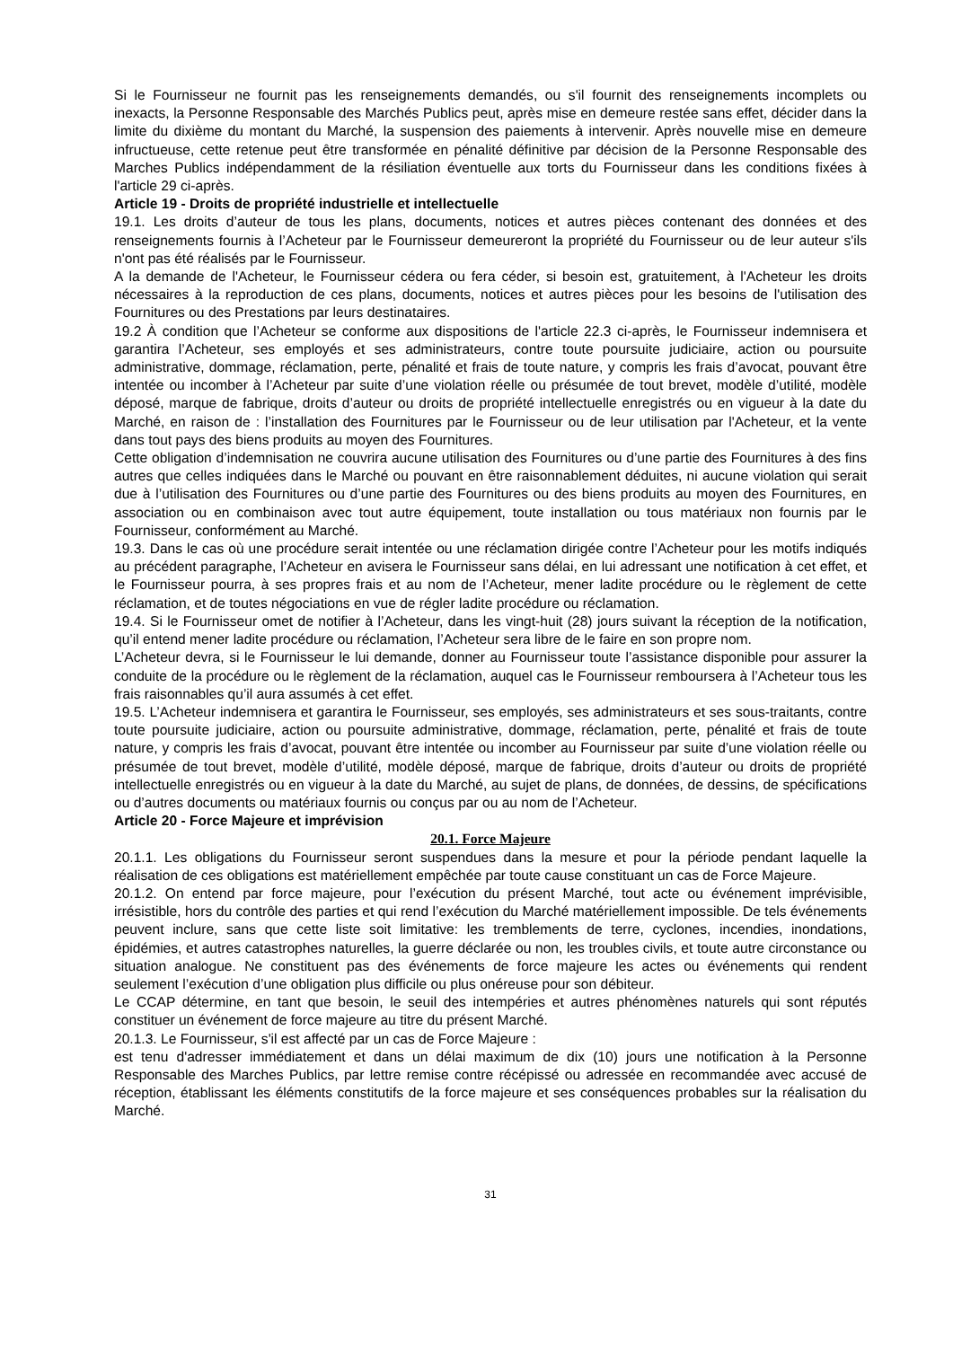Si le Fournisseur ne fournit pas les renseignements demandés, ou s'il fournit des renseignements incomplets ou inexacts, la Personne Responsable des Marchés Publics peut, après mise en demeure restée sans effet, décider dans la limite du dixième du montant du Marché, la suspension des paiements à intervenir. Après nouvelle mise en demeure infructueuse, cette retenue peut être transformée en pénalité définitive par décision de la Personne Responsable des Marches Publics indépendamment de la résiliation éventuelle aux torts du Fournisseur dans les conditions fixées à l'article 29 ci-après.
Article 19 - Droits de propriété industrielle et intellectuelle
19.1. Les droits d’auteur de tous les plans, documents, notices et autres pièces contenant des données et des renseignements fournis à l’Acheteur par le Fournisseur demeureront la propriété du Fournisseur ou de leur auteur s'ils n'ont pas été réalisés par le Fournisseur.
A la demande de l'Acheteur, le Fournisseur cédera ou fera céder, si besoin est, gratuitement, à l'Acheteur les droits nécessaires à la reproduction de ces plans, documents, notices et autres pièces pour les besoins de l'utilisation des Fournitures ou des Prestations par leurs destinataires.
19.2 À condition que l’Acheteur se conforme aux dispositions de l'article 22.3 ci-après, le Fournisseur indemnisera et garantira l’Acheteur, ses employés et ses administrateurs, contre toute poursuite judiciaire, action ou poursuite administrative, dommage, réclamation, perte, pénalité et frais de toute nature, y compris les frais d’avocat, pouvant être intentée ou incomber à l’Acheteur par suite d’une violation réelle ou présumée de tout brevet, modèle d’utilité, modèle déposé, marque de fabrique, droits d’auteur ou droits de propriété intellectuelle enregistrés ou en vigueur à la date du Marché, en raison de : l’installation des Fournitures par le Fournisseur ou de leur utilisation par l'Acheteur, et la vente dans tout pays des biens produits au moyen des Fournitures.
Cette obligation d’indemnisation ne couvrira aucune utilisation des Fournitures ou d’une partie des Fournitures à des fins autres que celles indiquées dans le Marché ou pouvant en être raisonnablement déduites, ni aucune violation qui serait due à l’utilisation des Fournitures ou d’une partie des Fournitures ou des biens produits au moyen des Fournitures, en association ou en combinaison avec tout autre équipement, toute installation ou tous matériaux non fournis par le Fournisseur, conformément au Marché.
19.3. Dans le cas où une procédure serait intentée ou une réclamation dirigée contre l’Acheteur pour les motifs indiqués au précédent paragraphe, l’Acheteur en avisera le Fournisseur sans délai, en lui adressant une notification à cet effet, et le Fournisseur pourra, à ses propres frais et au nom de l’Acheteur, mener ladite procédure ou le règlement de cette réclamation, et de toutes négociations en vue de régler ladite procédure ou réclamation.
19.4. Si le Fournisseur omet de notifier à l’Acheteur, dans les vingt-huit (28) jours suivant la réception de la notification, qu’il entend mener ladite procédure ou réclamation, l’Acheteur sera libre de le faire en son propre nom.
L’Acheteur devra, si le Fournisseur le lui demande, donner au Fournisseur toute l’assistance disponible pour assurer la conduite de la procédure ou le règlement de la réclamation, auquel cas le Fournisseur remboursera à l’Acheteur tous les frais raisonnables qu’il aura assumés à cet effet.
19.5. L’Acheteur indemnisera et garantira le Fournisseur, ses employés, ses administrateurs et ses sous-traitants, contre toute poursuite judiciaire, action ou poursuite administrative, dommage, réclamation, perte, pénalité et frais de toute nature, y compris les frais d’avocat, pouvant être intentée ou incomber au Fournisseur par suite d’une violation réelle ou présumée de tout brevet, modèle d’utilité, modèle déposé, marque de fabrique, droits d’auteur ou droits de propriété intellectuelle enregistrés ou en vigueur à la date du Marché, au sujet de plans, de données, de dessins, de spécifications ou d’autres documents ou matériaux fournis ou conçus par ou au nom de l’Acheteur.
Article 20 - Force Majeure et imprévision
20.1. Force Majeure
20.1.1. Les obligations du Fournisseur seront suspendues dans la mesure et pour la période pendant laquelle la réalisation de ces obligations est matériellement empêchée par toute cause constituant un cas de Force Majeure.
20.1.2. On entend par force majeure, pour l’exécution du présent Marché, tout acte ou événement imprévisible, irrésistible, hors du contrôle des parties et qui rend l’exécution du Marché matériellement impossible. De tels événements peuvent inclure, sans que cette liste soit limitative: les tremblements de terre, cyclones, incendies, inondations, épidémies, et autres catastrophes naturelles, la guerre déclarée ou non, les troubles civils, et toute autre circonstance ou situation analogue. Ne constituent pas des événements de force majeure les actes ou événements qui rendent seulement l’exécution d’une obligation plus difficile ou plus onéreuse pour son débiteur.
Le CCAP détermine, en tant que besoin, le seuil des intempéries et autres phénomènes naturels qui sont réputés constituer un événement de force majeure au titre du présent Marché.
20.1.3. Le Fournisseur, s'il est affecté par un cas de Force Majeure :
est tenu d'adresser immédiatement et dans un délai maximum de dix (10) jours une notification à la Personne Responsable des Marches Publics, par lettre remise contre récépissé ou adressée en recommandée avec accusé de réception, établissant les éléments constitutifs de la force majeure et ses conséquences probables sur la réalisation du Marché.
31